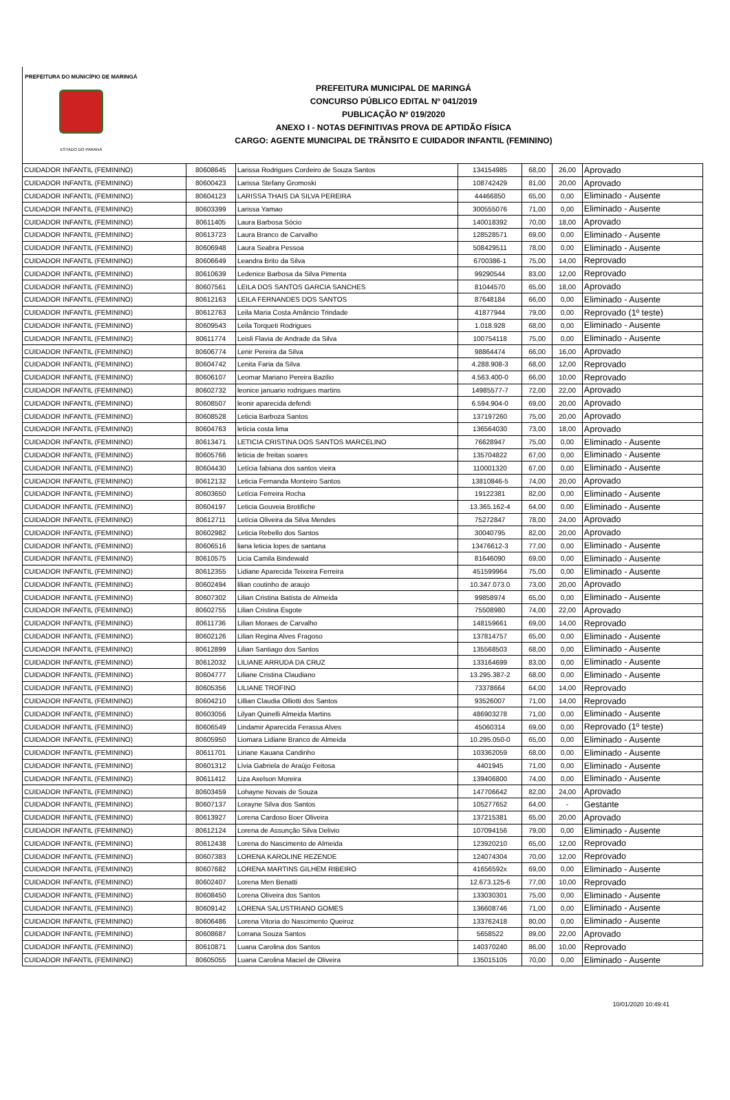PREFEITURA DO MUNICÍPIO DE MARINGÁ
ESTADO DO PARANÁ
PREFEITURA MUNICIPAL DE MARINGÁ
CONCURSO PÚBLICO EDITAL Nº 041/2019
PUBLICAÇÃO Nº 019/2020
ANEXO I - NOTAS DEFINITIVAS PROVA DE APTIDÃO FÍSICA
CARGO: AGENTE MUNICIPAL DE TRÂNSITO E CUIDADOR INFANTIL (FEMININO)
| CUIDADOR INFANTIL (FEMININO) | 80608645 | Larissa Rodrigues Cordeiro de Souza Santos | 134154985 | 68,00 | 26,00 | Aprovado |
| CUIDADOR INFANTIL (FEMININO) | 80600423 | Larissa Stefany Gromoski | 108742429 | 81,00 | 20,00 | Aprovado |
| CUIDADOR INFANTIL (FEMININO) | 80604123 | LARISSA THAIS DA SILVA PEREIRA | 44466850 | 65,00 | 0,00 | Eliminado - Ausente |
| CUIDADOR INFANTIL (FEMININO) | 80603399 | Larissa Yamao | 300555076 | 71,00 | 0,00 | Eliminado - Ausente |
| CUIDADOR INFANTIL (FEMININO) | 80611405 | Laura Barbosa Sócio | 140018392 | 70,00 | 18,00 | Aprovado |
| CUIDADOR INFANTIL (FEMININO) | 80613723 | Laura Branco de Carvalho | 128528571 | 69,00 | 0,00 | Eliminado - Ausente |
| CUIDADOR INFANTIL (FEMININO) | 80606948 | Laura Seabra Pessoa | 508429511 | 78,00 | 0,00 | Eliminado - Ausente |
| CUIDADOR INFANTIL (FEMININO) | 80606649 | Leandra Brito da Silva | 6700386-1 | 75,00 | 14,00 | Reprovado |
| CUIDADOR INFANTIL (FEMININO) | 80610639 | Ledenice Barbosa da Silva Pimenta | 99290544 | 83,00 | 12,00 | Reprovado |
| CUIDADOR INFANTIL (FEMININO) | 80607561 | LEILA DOS SANTOS GARCIA SANCHES | 81044570 | 65,00 | 18,00 | Aprovado |
| CUIDADOR INFANTIL (FEMININO) | 80612163 | LEILA FERNANDES DOS SANTOS | 87648184 | 66,00 | 0,00 | Eliminado - Ausente |
| CUIDADOR INFANTIL (FEMININO) | 80612763 | Leila Maria Costa Amâncio Trindade | 41877944 | 79,00 | 0,00 | Reprovado (1º teste) |
| CUIDADOR INFANTIL (FEMININO) | 80609543 | Leila Torqueti Rodrigues | 1.018.928 | 68,00 | 0,00 | Eliminado - Ausente |
| CUIDADOR INFANTIL (FEMININO) | 80611774 | Leisli Flavia de Andrade da Silva | 100754118 | 75,00 | 0,00 | Eliminado - Ausente |
| CUIDADOR INFANTIL (FEMININO) | 80606774 | Lenir Pereira da Silva | 98864474 | 66,00 | 16,00 | Aprovado |
| CUIDADOR INFANTIL (FEMININO) | 80604742 | Lenita Faria da Silva | 4.288.908-3 | 68,00 | 12,00 | Reprovado |
| CUIDADOR INFANTIL (FEMININO) | 80606107 | Leomar Mariano Pereira Bazilio | 4.563.400-0 | 66,00 | 10,00 | Reprovado |
| CUIDADOR INFANTIL (FEMININO) | 80602732 | leonice januario rodrigues martins | 14985577-7 | 72,00 | 22,00 | Aprovado |
| CUIDADOR INFANTIL (FEMININO) | 80608507 | leonir aparecida defendi | 6.594.904-0 | 69,00 | 20,00 | Aprovado |
| CUIDADOR INFANTIL (FEMININO) | 80608528 | Leticia Barboza Santos | 137197260 | 75,00 | 20,00 | Aprovado |
| CUIDADOR INFANTIL (FEMININO) | 80604763 | letícia costa lima | 136564030 | 73,00 | 18,00 | Aprovado |
| CUIDADOR INFANTIL (FEMININO) | 80613471 | LETICIA CRISTINA DOS SANTOS MARCELINO | 76628947 | 75,00 | 0,00 | Eliminado - Ausente |
| CUIDADOR INFANTIL (FEMININO) | 80605766 | leticia de freitas soares | 135704822 | 67,00 | 0,00 | Eliminado - Ausente |
| CUIDADOR INFANTIL (FEMININO) | 80604430 | Letícia fabiana dos santos vieira | 110001320 | 67,00 | 0,00 | Eliminado - Ausente |
| CUIDADOR INFANTIL (FEMININO) | 80612132 | Leticia Fernanda Monteiro Santos | 13810846-5 | 74,00 | 20,00 | Aprovado |
| CUIDADOR INFANTIL (FEMININO) | 80603650 | Letícia Ferreira Rocha | 19122381 | 82,00 | 0,00 | Eliminado - Ausente |
| CUIDADOR INFANTIL (FEMININO) | 80604197 | Leticia Gouveia Brotifiche | 13.365.162-4 | 64,00 | 0,00 | Eliminado - Ausente |
| CUIDADOR INFANTIL (FEMININO) | 80612711 | Letícia Oliveira da Silva Mendes | 75272847 | 78,00 | 24,00 | Aprovado |
| CUIDADOR INFANTIL (FEMININO) | 80602982 | Leticia Rebello dos Santos | 30040795 | 82,00 | 20,00 | Aprovado |
| CUIDADOR INFANTIL (FEMININO) | 80606516 | liana leticia lopes de santana | 13476612-3 | 77,00 | 0,00 | Eliminado - Ausente |
| CUIDADOR INFANTIL (FEMININO) | 80610575 | Licia Camila Bindewald | 81646090 | 69,00 | 0,00 | Eliminado - Ausente |
| CUIDADOR INFANTIL (FEMININO) | 80612355 | Lidiane Aparecida Teixeira Ferreira | 451599964 | 75,00 | 0,00 | Eliminado - Ausente |
| CUIDADOR INFANTIL (FEMININO) | 80602494 | lilian coutinho de araujo | 10.347.073.0 | 73,00 | 20,00 | Aprovado |
| CUIDADOR INFANTIL (FEMININO) | 80607302 | Lilian Cristina Batista de Almeida | 99858974 | 65,00 | 0,00 | Eliminado - Ausente |
| CUIDADOR INFANTIL (FEMININO) | 80602755 | Lilian Cristina Esgote | 75508980 | 74,00 | 22,00 | Aprovado |
| CUIDADOR INFANTIL (FEMININO) | 80611736 | Lilian Moraes de Carvalho | 148159661 | 69,00 | 14,00 | Reprovado |
| CUIDADOR INFANTIL (FEMININO) | 80602126 | Lilian Regina Alves Fragoso | 137814757 | 65,00 | 0,00 | Eliminado - Ausente |
| CUIDADOR INFANTIL (FEMININO) | 80612899 | Lilian Santiago dos Santos | 135568503 | 68,00 | 0,00 | Eliminado - Ausente |
| CUIDADOR INFANTIL (FEMININO) | 80612032 | LILIANE ARRUDA DA CRUZ | 133164699 | 83,00 | 0,00 | Eliminado - Ausente |
| CUIDADOR INFANTIL (FEMININO) | 80604777 | Liliane Cristina Claudiano | 13.295.387-2 | 68,00 | 0,00 | Eliminado - Ausente |
| CUIDADOR INFANTIL (FEMININO) | 80605356 | LILIANE TROFINO | 73378664 | 64,00 | 14,00 | Reprovado |
| CUIDADOR INFANTIL (FEMININO) | 80604210 | Lillian Claudia Olliotti dos Santos | 93526007 | 71,00 | 14,00 | Reprovado |
| CUIDADOR INFANTIL (FEMININO) | 80603056 | Lilyan Quinelli Almeida Martins | 486903278 | 71,00 | 0,00 | Eliminado - Ausente |
| CUIDADOR INFANTIL (FEMININO) | 80606549 | Lindamir Aparecida Ferassa Alves | 45060314 | 69,00 | 0,00 | Reprovado (1º teste) |
| CUIDADOR INFANTIL (FEMININO) | 80605950 | Liomara Lidiane Branco de Almeida | 10.295.050-0 | 65,00 | 0,00 | Eliminado - Ausente |
| CUIDADOR INFANTIL (FEMININO) | 80611701 | Liriane Kauana Candinho | 103362059 | 68,00 | 0,00 | Eliminado - Ausente |
| CUIDADOR INFANTIL (FEMININO) | 80601312 | Lívia Gabriela de Araújo Feitosa | 4401945 | 71,00 | 0,00 | Eliminado - Ausente |
| CUIDADOR INFANTIL (FEMININO) | 80611412 | Liza Axelson Moreira | 139406800 | 74,00 | 0,00 | Eliminado - Ausente |
| CUIDADOR INFANTIL (FEMININO) | 80603459 | Lohayne Novais de Souza | 147706642 | 82,00 | 24,00 | Aprovado |
| CUIDADOR INFANTIL (FEMININO) | 80607137 | Lorayne Silva dos Santos | 105277652 | 64,00 | - | Gestante |
| CUIDADOR INFANTIL (FEMININO) | 80613927 | Lorena Cardoso Boer Oliveira | 137215381 | 65,00 | 20,00 | Aprovado |
| CUIDADOR INFANTIL (FEMININO) | 80612124 | Lorena de Assunção Silva Delivio | 107094156 | 79,00 | 0,00 | Eliminado - Ausente |
| CUIDADOR INFANTIL (FEMININO) | 80612438 | Lorena do Nascimento de Almeida | 123920210 | 65,00 | 12,00 | Reprovado |
| CUIDADOR INFANTIL (FEMININO) | 80607383 | LORENA KAROLINE REZENDE | 124074304 | 70,00 | 12,00 | Reprovado |
| CUIDADOR INFANTIL (FEMININO) | 80607682 | LORENA MARTINS GILHEM RIBEIRO | 41656592x | 69,00 | 0,00 | Eliminado - Ausente |
| CUIDADOR INFANTIL (FEMININO) | 80602407 | Lorena Men Benatti | 12.673.125-6 | 77,00 | 10,00 | Reprovado |
| CUIDADOR INFANTIL (FEMININO) | 80608450 | Lorena Oliveira dos Santos | 133030301 | 75,00 | 0,00 | Eliminado - Ausente |
| CUIDADOR INFANTIL (FEMININO) | 80609142 | LORENA SALUSTRIANO GOMES | 136608746 | 71,00 | 0,00 | Eliminado - Ausente |
| CUIDADOR INFANTIL (FEMININO) | 80606486 | Lorena Vitoria do Nascimento Queiroz | 133762418 | 80,00 | 0,00 | Eliminado - Ausente |
| CUIDADOR INFANTIL (FEMININO) | 80608687 | Lorrana Souza Santos | 5658522 | 89,00 | 22,00 | Aprovado |
| CUIDADOR INFANTIL (FEMININO) | 80610871 | Luana Carolina dos Santos | 140370240 | 86,00 | 10,00 | Reprovado |
| CUIDADOR INFANTIL (FEMININO) | 80605055 | Luana Carolina Maciel de Oliveira | 135015105 | 70,00 | 0,00 | Eliminado - Ausente |
10/01/2020 10:49:41